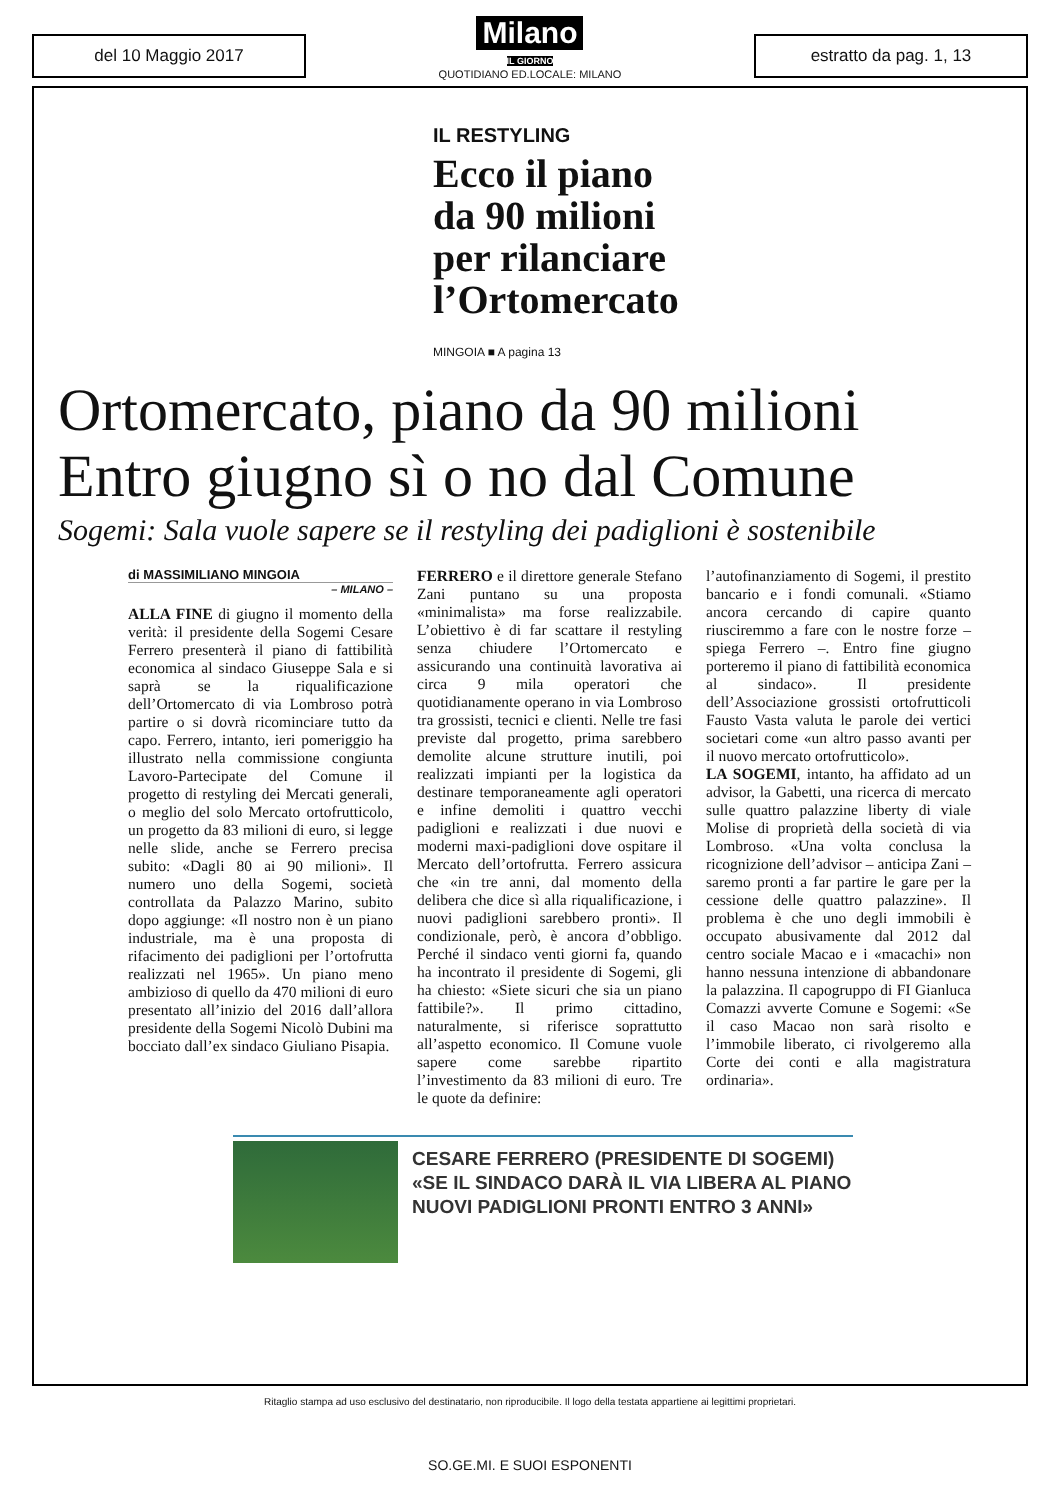del 10 Maggio 2017
Milano
IL GIORNO
QUOTIDIANO ED.LOCALE: MILANO
estratto da pag. 1, 13
IL RESTYLING
Ecco il piano
da 90 milioni
per rilanciare
l’Ortomercato
MINGOIA ■ A pagina 13
Ortomercato, piano da 90 milioni
Entro giugno sì o no dal Comune
Sogemi: Sala vuole sapere se il restyling dei padiglioni è sostenibile
di MASSIMILIANO MINGOIA
– MILANO –
ALLA FINE di giugno il momento della verità: il presidente della Sogemi Cesare Ferrero presenterà il piano di fattibilità economica al sindaco Giuseppe Sala e si saprà se la riqualificazione dell’Ortomercato di via Lombroso potrà partire o si dovrà ricominciare tutto da capo. Ferrero, intanto, ieri pomeriggio ha illustrato nella commissione congiunta Lavoro-Partecipate del Comune il progetto di restyling dei Mercati generali, o meglio del solo Mercato ortofrutticolo, un progetto da 83 milioni di euro, si legge nelle slide, anche se Ferrero precisa subito: «Dagli 80 ai 90 milioni». Il numero uno della Sogemi, società controllata da Palazzo Marino, subito dopo aggiunge: «Il nostro non è un piano industriale, ma è una proposta di rifacimento dei padiglioni per l’ortofrutta realizzati nel 1965». Un piano meno ambizioso di quello da 470 milioni di euro presentato all’inizio del 2016 dall’allora presidente della Sogemi Nicolò Dubini ma bocciato dall’ex sindaco Giuliano Pisapia.
FERRERO e il direttore generale Stefano Zani puntano su una proposta «minimalista» ma forse realizzabile. L’obiettivo è di far scattare il restyling senza chiudere l’Ortomercato e assicurando una continuità lavorativa ai circa 9 mila operatori che quotidianamente operano in via Lombroso tra grossisti, tecnici e clienti. Nelle tre fasi previste dal progetto, prima sarebbero demolite alcune strutture inutili, poi realizzati impianti per la logistica da destinare temporaneamente agli operatori e infine demoliti i quattro vecchi padiglioni e realizzati i due nuovi e moderni maxi-padiglioni dove ospitare il Mercato dell’ortofrutta. Ferrero assicura che «in tre anni, dal momento della delibera che dice sì alla riqualificazione, i nuovi padiglioni sarebbero pronti». Il condizionale, però, è ancora d’obbligo. Perché il sindaco venti giorni fa, quando ha incontrato il presidente di Sogemi, gli ha chiesto: «Siete sicuri che sia un piano fattibile?». Il primo cittadino, naturalmente, si riferisce soprattutto all’aspetto economico. Il Comune vuole sapere come sarebbe ripartito l’investimento da 83 milioni di euro. Tre le quote da definire:
l’autofinanziamento di Sogemi, il prestito bancario e i fondi comunali. «Stiamo ancora cercando di capire quanto riusciremmo a fare con le nostre forze – spiega Ferrero –. Entro fine giugno porteremo il piano di fattibilità economica al sindaco». Il presidente dell’Associazione grossisti ortofrutticoli Fausto Vasta valuta le parole dei vertici societari come «un altro passo avanti per il nuovo mercato ortofrutticolo».
LA SOGEMI, intanto, ha affidato ad un advisor, la Gabetti, una ricerca di mercato sulle quattro palazzine liberty di viale Molise di proprietà della società di via Lombroso. «Una volta conclusa la ricognizione dell’advisor – anticipa Zani – saremo pronti a far partire le gare per la cessione delle quattro palazzine». Il problema è che uno degli immobili è occupato abusivamente dal 2012 dal centro sociale Macao e i «macachi» non hanno nessuna intenzione di abbandonare la palazzina. Il capogruppo di FI Gianluca Comazzi avverte Comune e Sogemi: «Se il caso Macao non sarà risolto e l’immobile liberato, ci rivolgeremo alla Corte dei conti e alla magistratura ordinaria».
CESARE FERRERO (PRESIDENTE DI SOGEMI)
«SE IL SINDACO DARÀ IL VIA LIBERA AL PIANO
NUOVI PADIGLIONI PRONTI ENTRO 3 ANNI»
Ritaglio stampa ad uso esclusivo del destinatario, non riproducibile. Il logo della testata appartiene ai legittimi proprietari.
SO.GE.MI. E SUOI ESPONENTI